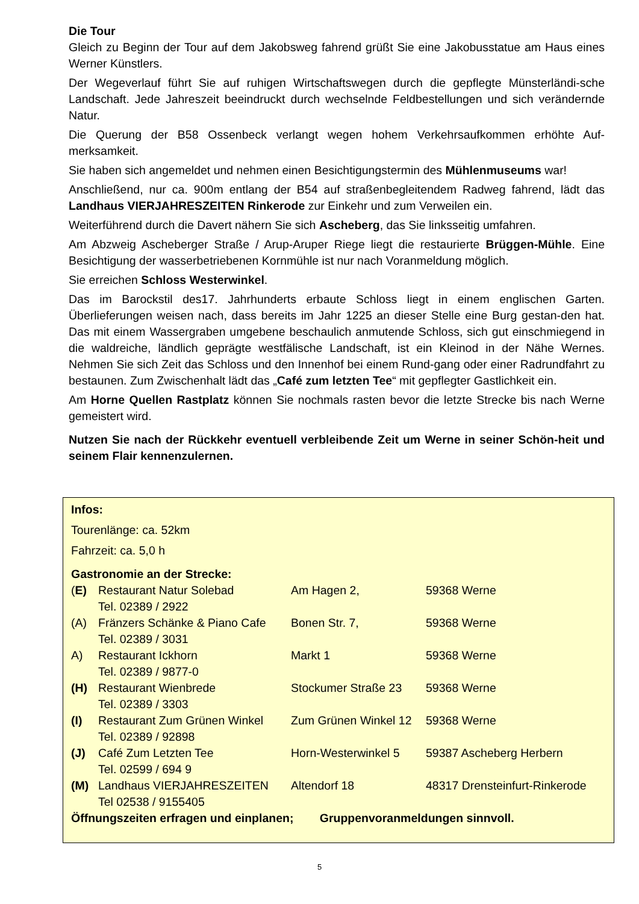Die Tour
Gleich zu Beginn der Tour auf dem Jakobsweg fahrend grüßt Sie eine Jakobusstatue am Haus eines Werner Künstlers.
Der Wegeverlauf führt Sie auf ruhigen Wirtschaftswegen durch die gepflegte Münsterländi-sche Landschaft. Jede Jahreszeit beeindruckt durch wechselnde Feldbestellungen und sich verändernde Natur.
Die Querung der B58 Ossenbeck verlangt wegen hohem Verkehrsaufkommen erhöhte Auf-merksamkeit.
Sie haben sich angemeldet und nehmen einen Besichtigungstermin des Mühlenmuseums war!
Anschließend, nur ca. 900m entlang der B54 auf straßenbegleitendem Radweg fahrend, lädt das Landhaus VIERJAHRESZEITEN Rinkerode zur Einkehr und zum Verweilen ein.
Weiterführend durch die Davert nähern Sie sich Ascheberg, das Sie linksseitig umfahren.
Am Abzweig Ascheberger Straße / Arup-Aruper Riege liegt die restaurierte Brüggen-Mühle. Eine Besichtigung der wasserbetriebenen Kornmühle ist nur nach Voranmeldung möglich.
Sie erreichen Schloss Westerwinkel.
Das im Barockstil des17. Jahrhunderts erbaute Schloss liegt in einem englischen Garten. Überlieferungen weisen nach, dass bereits im Jahr 1225 an dieser Stelle eine Burg gestan-den hat. Das mit einem Wassergraben umgebene beschaulich anmutende Schloss, sich gut einschmiegend in die waldreiche, ländlich geprägte westfälische Landschaft, ist ein Kleinod in der Nähe Wernes. Nehmen Sie sich Zeit das Schloss und den Innenhof bei einem Rund-gang oder einer Radrundfahrt zu bestaunen. Zum Zwischenhalt lädt das „Café zum letzten Tee“ mit gepflegter Gastlichkeit ein.
Am Horne Quellen Rastplatz können Sie nochmals rasten bevor die letzte Strecke bis nach Werne gemeistert wird.
Nutzen Sie nach der Rückkehr eventuell verbleibende Zeit um Werne in seiner Schön-heit und seinem Flair kennenzulernen.
Infos:
Tourenlänge: ca. 52km
Fahrzeit: ca. 5,0 h
Gastronomie an der Strecke:
| ( E) | Restaurant Natur Solebad Tel. 02389 / 2922 | Am Hagen 2, | 59368 Werne |
| (A) | Fränzers Schänke & Piano Cafe Tel. 02389 / 3031 | Bonen Str. 7, | 59368 Werne |
| A) | Restaurant Ickhorn Tel. 02389 / 9877-0 | Markt 1 | 59368 Werne |
| (H) | Restaurant Wienbrede Tel. 02389 / 3303 | Stockumer Straße 23 | 59368 Werne |
| (I) | Restaurant Zum Grünen Winkel Tel. 02389 / 92898 | Zum Grünen Winkel 12 | 59368 Werne |
| (J) | Café Zum Letzten Tee Tel. 02599 / 694 9 | Horn-Westerwinkel 5 | 59387 Ascheberg Herbern |
| (M) | Landhaus VIERJAHRESZEITEN Tel 02538 / 9155405 | Altendorf 18 | 48317 Drensteinfurt-Rinkerode |
Öffnungszeiten erfragen und einplanen; Gruppenvoranmeldungen sinnvoll.
5